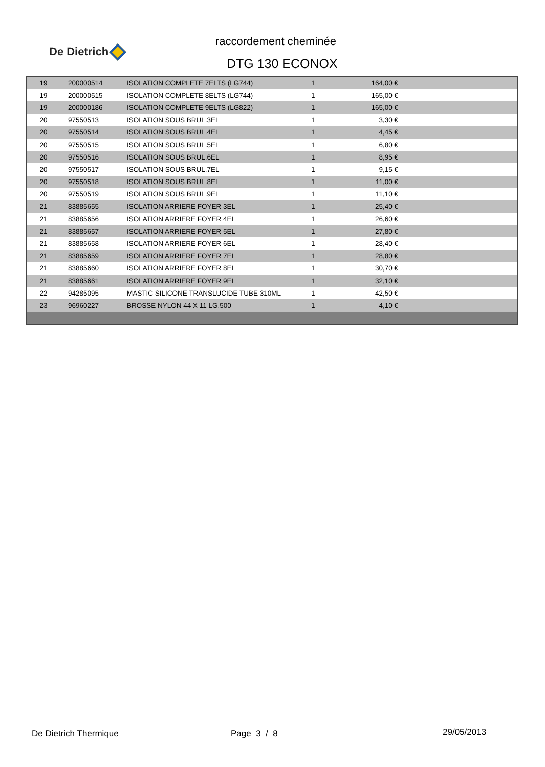De Dietrich
raccordement cheminée
DTG 130 ECONOX
| 19 | 200000514 | ISOLATION COMPLETE 7ELTS (LG744) | 1 | 164,00 € | |
| 19 | 200000515 | ISOLATION COMPLETE 8ELTS (LG744) | 1 | 165,00 € | |
| 19 | 200000186 | ISOLATION COMPLETE 9ELTS (LG822) | 1 | 165,00 € | |
| 20 | 97550513 | ISOLATION SOUS BRUL.3EL | 1 | 3,30 € | |
| 20 | 97550514 | ISOLATION SOUS BRUL.4EL | 1 | 4,45 € | |
| 20 | 97550515 | ISOLATION SOUS BRUL.5EL | 1 | 6,80 € | |
| 20 | 97550516 | ISOLATION SOUS BRUL.6EL | 1 | 8,95 € | |
| 20 | 97550517 | ISOLATION SOUS BRUL.7EL | 1 | 9,15 € | |
| 20 | 97550518 | ISOLATION SOUS BRUL.8EL | 1 | 11,00 € | |
| 20 | 97550519 | ISOLATION SOUS BRUL.9EL | 1 | 11,10 € | |
| 21 | 83885655 | ISOLATION ARRIERE FOYER 3EL | 1 | 25,40 € | |
| 21 | 83885656 | ISOLATION ARRIERE FOYER 4EL | 1 | 26,60 € | |
| 21 | 83885657 | ISOLATION ARRIERE FOYER 5EL | 1 | 27,80 € | |
| 21 | 83885658 | ISOLATION ARRIERE FOYER 6EL | 1 | 28,40 € | |
| 21 | 83885659 | ISOLATION ARRIERE FOYER 7EL | 1 | 28,80 € | |
| 21 | 83885660 | ISOLATION ARRIERE FOYER 8EL | 1 | 30,70 € | |
| 21 | 83885661 | ISOLATION ARRIERE FOYER 9EL | 1 | 32,10 € | |
| 22 | 94285095 | MASTIC SILICONE TRANSLUCIDE TUBE 310ML | 1 | 42,50 € | |
| 23 | 96960227 | BROSSE NYLON 44 X 11 LG.500 | 1 | 4,10 € | |
De Dietrich Thermique Page 3 / 8 29/05/2013